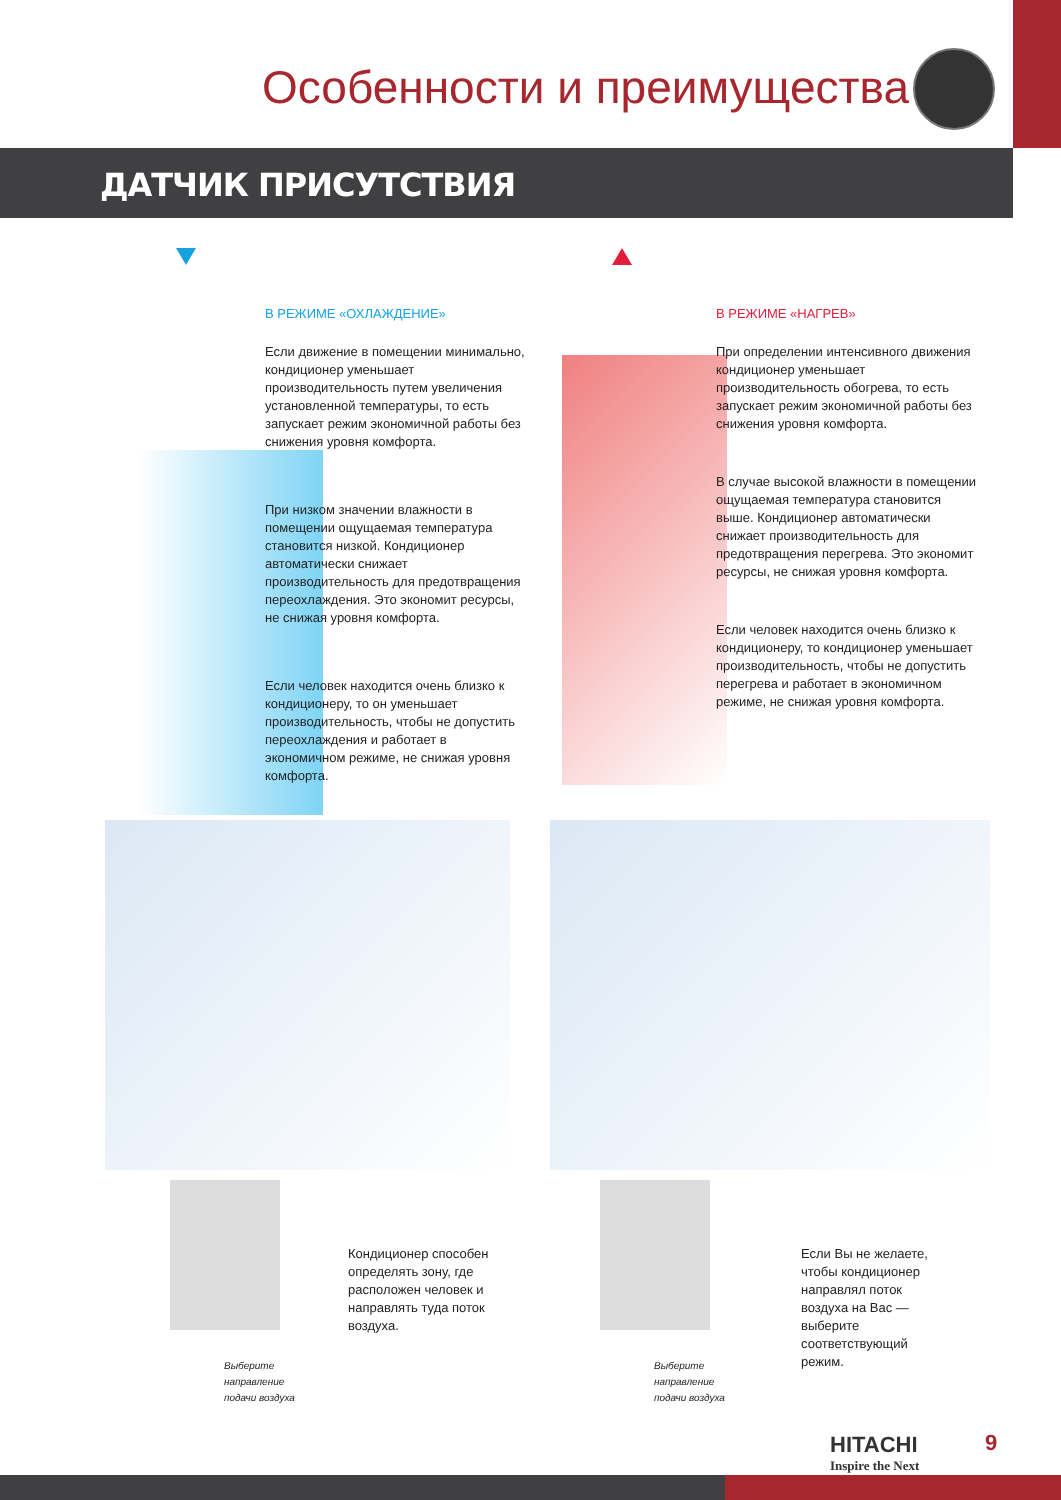Особенности и преимущества
ДАТЧИК ПРИСУТСТВИЯ
В РЕЖИМЕ «ОХЛАЖДЕНИЕ»
Если движение в помещении минимально, кондиционер уменьшает производительность путем увеличения установленной температуры, то есть запускает режим экономичной работы без снижения уровня комфорта.
При низком значении влажности в помещении ощущаемая температура становится низкой. Кондиционер автоматически снижает производительность для предотвращения переохлаждения. Это экономит ресурсы, не снижая уровня комфорта.
Если человек находится очень близко к кондиционеру, то он уменьшает производительность, чтобы не допустить переохлаждения и работает в экономичном режиме, не снижая уровня комфорта.
В РЕЖИМЕ «НАГРЕВ»
При определении интенсивного движения кондиционер уменьшает производительность обогрева, то есть запускает режим экономичной работы без снижения уровня комфорта.
В случае высокой влажности в помещении ощущаемая температура становится выше. Кондиционер автоматически снижает производительность для предотвращения перегрева. Это экономит ресурсы, не снижая уровня комфорта.
Если человек находится очень близко к кондиционеру, то кондиционер уменьшает производительность, чтобы не допустить перегрева и работает в экономичном режиме, не снижая уровня комфорта.
Выберите
направление
подачи воздуха
Выберите
направление
подачи воздуха
Кондиционер способен определять зону, где расположен человек и направлять туда поток воздуха.
Если Вы не желаете, чтобы кондиционер направлял поток воздуха на Вас — выберите соответствующий режим.
HITACHI
Inspire the Next
9